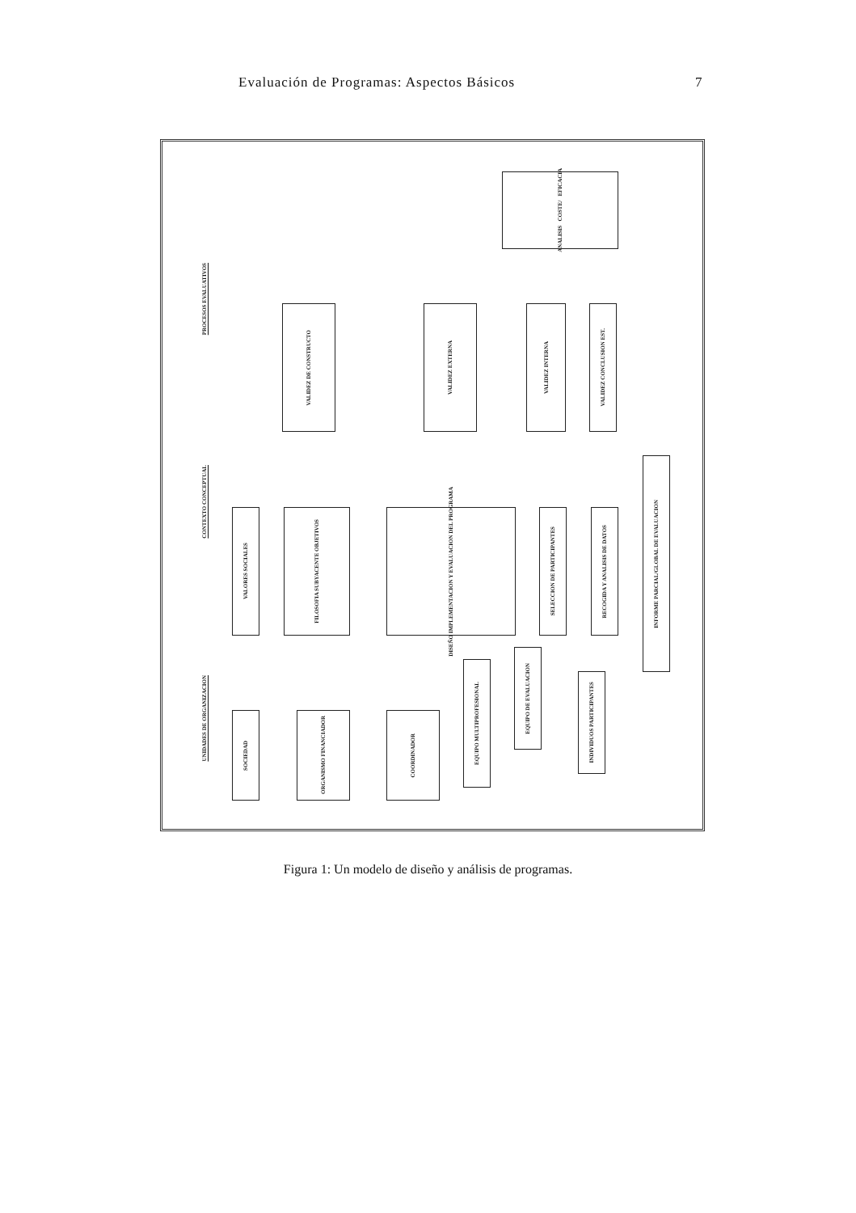Evaluación de Programas: Aspectos Básicos
7
UNIDADES DE ORGANIZACION
CONTEXTO CONCEPTUAL
PROCESOS EVALUATIVOS
ANALISIS COSTE/ EFICACIA
VALIDEZ DE CONSTRUCTO
VALIDEZ EXTERNA
VALIDEZ INTERNA
VALIDEZ CONCLUSION EST.
VALORES SOCIALES
FILOSOFIA SUBYACENTE OBJETIVOS
DISEÑO IMPLEMENTACION Y EVALUACION DEL PROGRAMA
SELECCION DE PARTICIPANTES
RECOGIDA Y ANALISIS DE DATOS
INFORME PARCIAL/GLOBAL DE EVALUACION
SOCIEDAD
ORGANISMO FINANCIADOR
COORDINADOR
EQUIPO MULTIPROFESIONAL
EQUIPO DE EVALUACION
INDIVIDUOS PARTICIPANTES
Figura 1: Un modelo de diseño y análisis de programas.